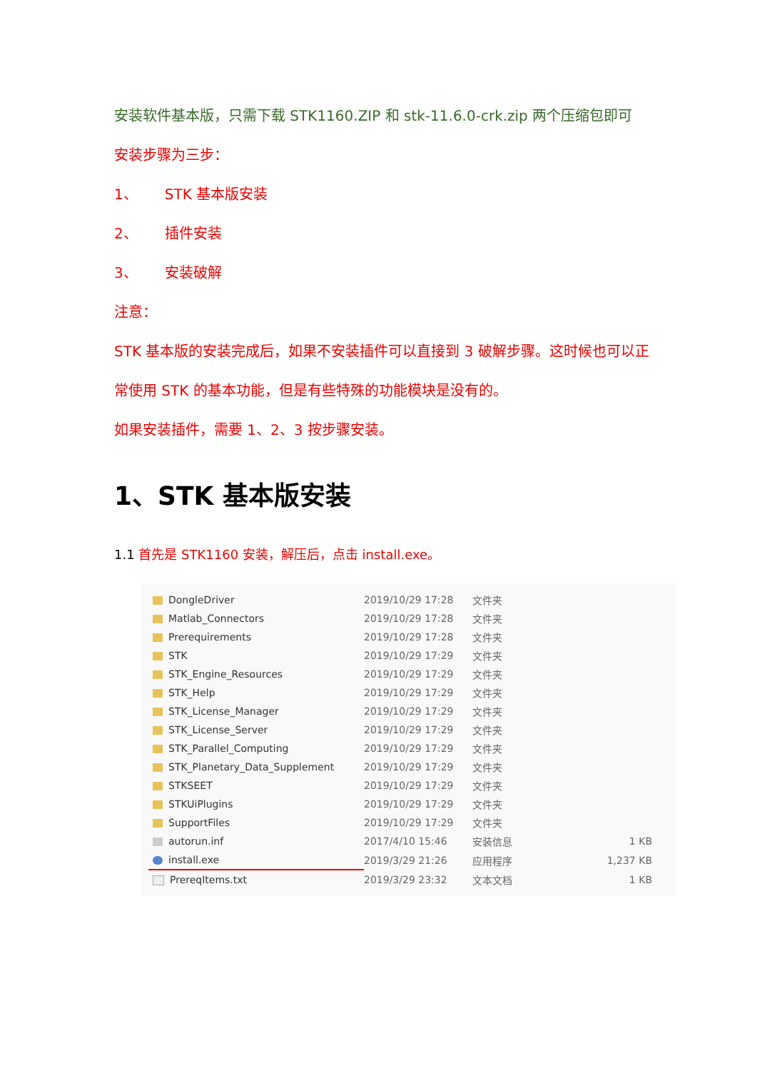安装软件基本版，只需下载 STK1160.ZIP 和 stk-11.6.0-crk.zip 两个压缩包即可
安装步骤为三步：
1、 STK 基本版安装
2、 插件安装
3、 安装破解
注意：
STK 基本版的安装完成后，如果不安装插件可以直接到 3 破解步骤。这时候也可以正常使用 STK 的基本功能，但是有些特殊的功能模块是没有的。
如果安装插件，需要 1、2、3 按步骤安装。
1、STK 基本版安装
1.1 首先是 STK1160 安装，解压后，点击 install.exe。
| DongleDriver | 2019/10/29 17:28 | 文件夹 | |
| Matlab_Connectors | 2019/10/29 17:28 | 文件夹 | |
| Prerequirements | 2019/10/29 17:28 | 文件夹 | |
| STK | 2019/10/29 17:29 | 文件夹 | |
| STK_Engine_Resources | 2019/10/29 17:29 | 文件夹 | |
| STK_Help | 2019/10/29 17:29 | 文件夹 | |
| STK_License_Manager | 2019/10/29 17:29 | 文件夹 | |
| STK_License_Server | 2019/10/29 17:29 | 文件夹 | |
| STK_Parallel_Computing | 2019/10/29 17:29 | 文件夹 | |
| STK_Planetary_Data_Supplement | 2019/10/29 17:29 | 文件夹 | |
| STKSEET | 2019/10/29 17:29 | 文件夹 | |
| STKUiPlugins | 2019/10/29 17:29 | 文件夹 | |
| SupportFiles | 2019/10/29 17:29 | 文件夹 | |
| autorun.inf | 2017/4/10 15:46 | 安装信息 | 1 KB |
| install.exe | 2019/3/29 21:26 | 应用程序 | 1,237 KB |
| PrereqItems.txt | 2019/3/29 23:32 | 文本文档 | 1 KB |